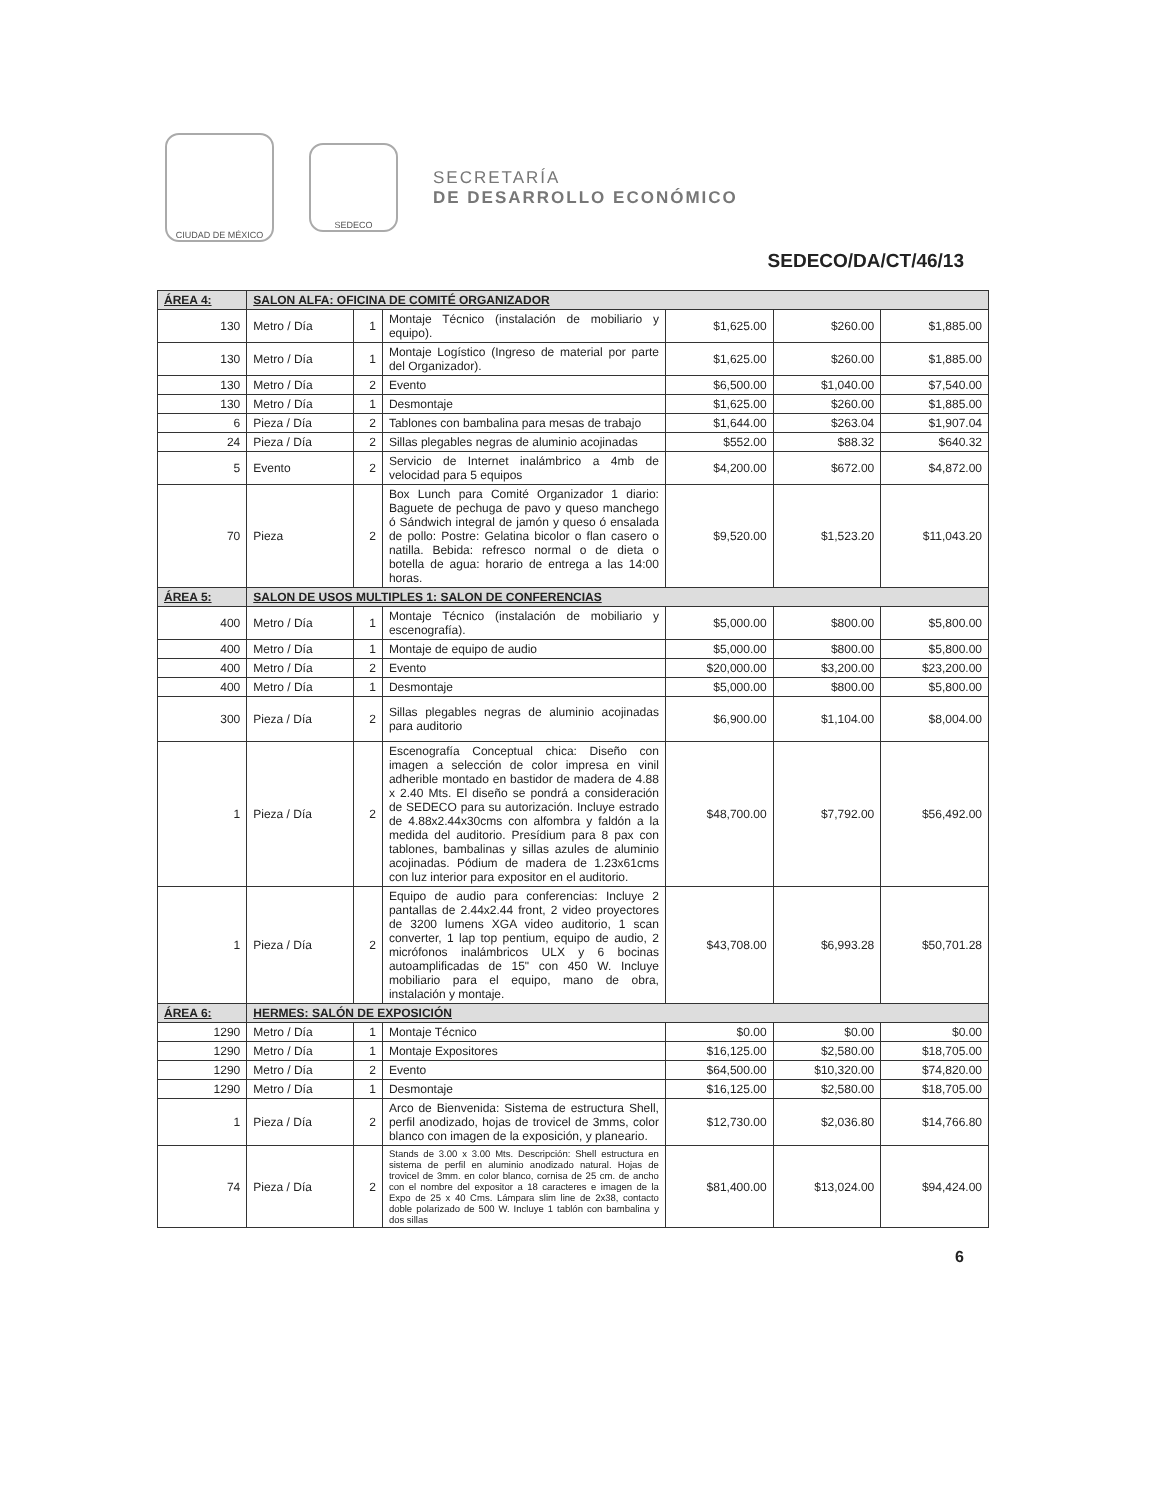CIUDAD DE MÉXICO
SEDECO
SECRETARÍA
DE DESARROLLO ECONÓMICO
SEDECO/DA/CT/46/13
| ÁREA 4: | SALON ALFA: OFICINA DE COMITÉ ORGANIZADOR | | | | | |
| 130 | Metro / Día | 1 | Montaje Técnico (instalación de mobiliario y equipo). | $1,625.00 | $260.00 | $1,885.00 |
| 130 | Metro / Día | 1 | Montaje Logístico (Ingreso de material por parte del Organizador). | $1,625.00 | $260.00 | $1,885.00 |
| 130 | Metro / Día | 2 | Evento | $6,500.00 | $1,040.00 | $7,540.00 |
| 130 | Metro / Día | 1 | Desmontaje | $1,625.00 | $260.00 | $1,885.00 |
| 6 | Pieza / Día | 2 | Tablones con bambalina para mesas de trabajo | $1,644.00 | $263.04 | $1,907.04 |
| 24 | Pieza / Día | 2 | Sillas plegables negras de aluminio acojinadas | $552.00 | $88.32 | $640.32 |
| 5 | Evento | 2 | Servicio de Internet inalámbrico a 4mb de velocidad para 5 equipos | $4,200.00 | $672.00 | $4,872.00 |
| 70 | Pieza | 2 | Box Lunch para Comité Organizador 1 diario: Baguete de pechuga de pavo y queso manchego ó Sándwich integral de jamón y queso ó ensalada de pollo: Postre: Gelatina bicolor o flan casero o natilla. Bebida: refresco normal o de dieta o botella de agua: horario de entrega a las 14:00 horas. | $9,520.00 | $1,523.20 | $11,043.20 |
| ÁREA 5: | SALON DE USOS MULTIPLES 1: SALON DE CONFERENCIAS | | | | | |
| 400 | Metro / Día | 1 | Montaje Técnico (instalación de mobiliario y escenografía). | $5,000.00 | $800.00 | $5,800.00 |
| 400 | Metro / Día | 1 | Montaje de equipo de audio | $5,000.00 | $800.00 | $5,800.00 |
| 400 | Metro / Día | 2 | Evento | $20,000.00 | $3,200.00 | $23,200.00 |
| 400 | Metro / Día | 1 | Desmontaje | $5,000.00 | $800.00 | $5,800.00 |
| 300 | Pieza / Día | 2 | Sillas plegables negras de aluminio acojinadas para auditorio | $6,900.00 | $1,104.00 | $8,004.00 |
| 1 | Pieza / Día | 2 | Escenografía Conceptual chica: Diseño con imagen a selección de color impresa en vinil adherible montado en bastidor de madera de 4.88 x 2.40 Mts. El diseño se pondrá a consideración de SEDECO para su autorización. Incluye estrado de 4.88x2.44x30cms con alfombra y faldón a la medida del auditorio. Presídium para 8 pax con tablones, bambalinas y sillas azules de aluminio acojinadas. Pódium de madera de 1.23x61cms con luz interior para expositor en el auditorio. | $48,700.00 | $7,792.00 | $56,492.00 |
| 1 | Pieza / Día | 2 | Equipo de audio para conferencias: Incluye 2 pantallas de 2.44x2.44 front, 2 video proyectores de 3200 lumens XGA video auditorio, 1 scan converter, 1 lap top pentium, equipo de audio, 2 micrófonos inalámbricos ULX y 6 bocinas autoamplificadas de 15" con 450 W. Incluye mobiliario para el equipo, mano de obra, instalación y montaje. | $43,708.00 | $6,993.28 | $50,701.28 |
| ÁREA 6: | HERMES: SALÓN DE EXPOSICIÓN | | | | | |
| 1290 | Metro / Día | 1 | Montaje Técnico | $0.00 | $0.00 | $0.00 |
| 1290 | Metro / Día | 1 | Montaje Expositores | $16,125.00 | $2,580.00 | $18,705.00 |
| 1290 | Metro / Día | 2 | Evento | $64,500.00 | $10,320.00 | $74,820.00 |
| 1290 | Metro / Día | 1 | Desmontaje | $16,125.00 | $2,580.00 | $18,705.00 |
| 1 | Pieza / Día | 2 | Arco de Bienvenida: Sistema de estructura Shell, perfil anodizado, hojas de trovicel de 3mms, color blanco con imagen de la exposición, y planeario. | $12,730.00 | $2,036.80 | $14,766.80 |
| 74 | Pieza / Día | 2 | Stands de 3.00 x 3.00 Mts. Descripción: Shell estructura en sistema de perfil en aluminio anodizado natural. Hojas de trovicel de 3mm. en color blanco, cornisa de 25 cm. de ancho con el nombre del expositor a 18 caracteres e imagen de la Expo de 25 x 40 Cms. Lámpara slim line de 2x38, contacto doble polarizado de 500 W. Incluye 1 tablón con bambalina y dos sillas | $81,400.00 | $13,024.00 | $94,424.00 |
6